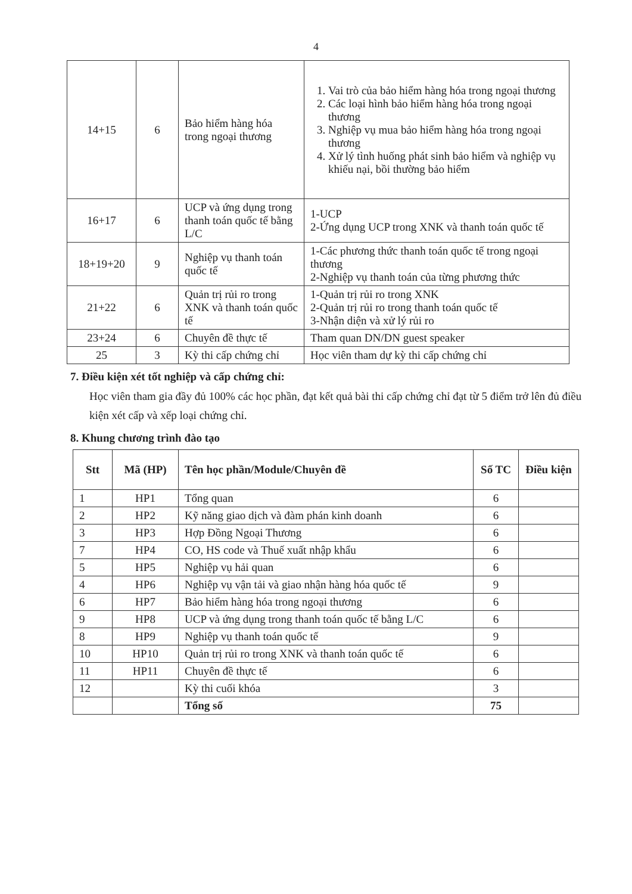4
| 14+15 | 6 | Bảo hiểm hàng hóa trong ngoại thương | 1. Vai trò của bảo hiểm hàng hóa trong ngoại thương 2. Các loại hình bảo hiểm hàng hóa trong ngoại thương 3. Nghiệp vụ mua bảo hiểm hàng hóa trong ngoại thương 4. Xử lý tình huống phát sinh bảo hiểm và nghiệp vụ khiếu nại, bồi thường bảo hiểm |
| 16+17 | 6 | UCP và ứng dụng trong thanh toán quốc tế bằng L/C | 1-UCP 2-Ứng dụng UCP trong XNK và thanh toán quốc tế |
| 18+19+20 | 9 | Nghiệp vụ thanh toán quốc tế | 1-Các phương thức thanh toán quốc tế trong ngoại thương 2-Nghiệp vụ thanh toán của từng phương thức |
| 21+22 | 6 | Quản trị rủi ro trong XNK và thanh toán quốc tế | 1-Quản trị rủi ro trong XNK 2-Quản trị rủi ro trong thanh toán quốc tế 3-Nhận diện và xử lý rủi ro |
| 23+24 | 6 | Chuyên đề thực tế | Tham quan DN/DN guest speaker |
| 25 | 3 | Kỳ thi cấp chứng chỉ | Học viên tham dự kỳ thi cấp chứng chỉ |
7. Điều kiện xét tốt nghiệp và cấp chứng chỉ:
Học viên tham gia đầy đủ 100% các học phần, đạt kết quả bài thi cấp chứng chỉ đạt từ 5 điểm trở lên đủ điều kiện xét cấp và xếp loại chứng chỉ.
8. Khung chương trình đào tạo
| Stt | Mã (HP) | Tên học phần/Module/Chuyên đề | Số TC | Điều kiện |
| --- | --- | --- | --- | --- |
| 1 | HP1 | Tổng quan | 6 | |
| 2 | HP2 | Kỹ năng giao dịch và đàm phán kinh doanh | 6 | |
| 3 | HP3 | Hợp Đồng Ngoại Thương | 6 | |
| 7 | HP4 | CO, HS code và Thuế xuất nhập khẩu | 6 | |
| 5 | HP5 | Nghiệp vụ hải quan | 6 | |
| 4 | HP6 | Nghiệp vụ vận tải và giao nhận hàng hóa quốc tế | 9 | |
| 6 | HP7 | Bảo hiểm hàng hóa trong ngoại thương | 6 | |
| 9 | HP8 | UCP và ứng dụng trong thanh toán quốc tế bằng L/C | 6 | |
| 8 | HP9 | Nghiệp vụ thanh toán quốc tế | 9 | |
| 10 | HP10 | Quản trị rủi ro trong XNK và thanh toán quốc tế | 6 | |
| 11 | HP11 | Chuyên đề thực tế | 6 | |
| 12 | | Kỳ thi cuối khóa | 3 | |
| | | Tổng số | 75 | |